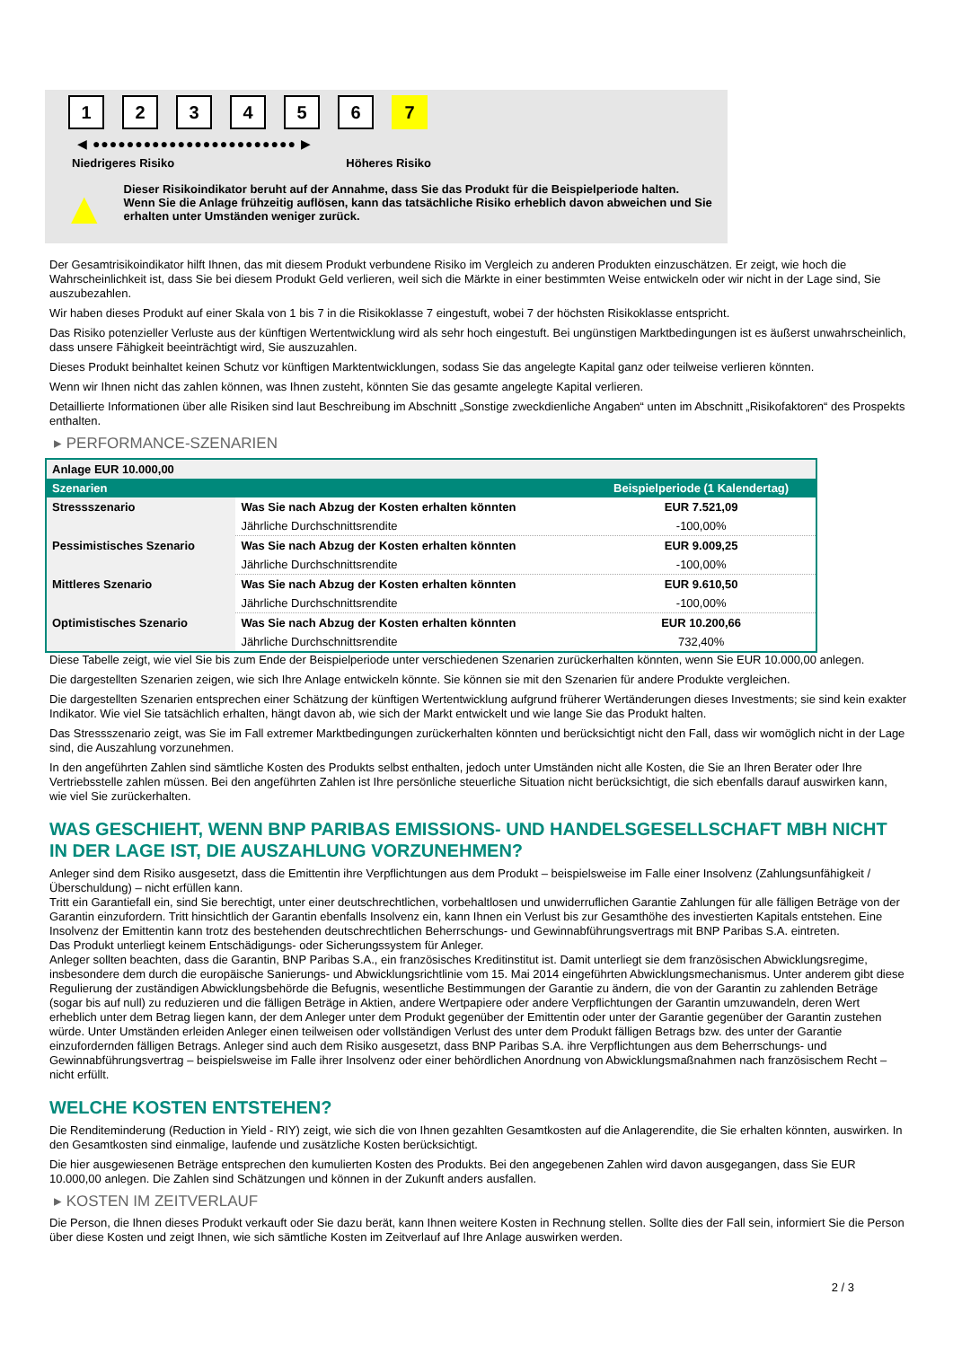1 2 3 4 5 6 7
◀ ●●●●●●●●●●●●●●●●●●●●●●●● ▶
Niedrigeres Risiko Höheres Risiko
▲
Dieser Risikoindikator beruht auf der Annahme, dass Sie das Produkt für die Beispielperiode halten.
Wenn Sie die Anlage frühzeitig auflösen, kann das tatsächliche Risiko erheblich davon abweichen und Sie erhalten unter Umständen weniger zurück.
Der Gesamtrisikoindikator hilft Ihnen, das mit diesem Produkt verbundene Risiko im Vergleich zu anderen Produkten einzuschätzen. Er zeigt, wie hoch die Wahrscheinlichkeit ist, dass Sie bei diesem Produkt Geld verlieren, weil sich die Märkte in einer bestimmten Weise entwickeln oder wir nicht in der Lage sind, Sie auszubezahlen.
Wir haben dieses Produkt auf einer Skala von 1 bis 7 in die Risikoklasse 7 eingestuft, wobei 7 der höchsten Risikoklasse entspricht.
Das Risiko potenzieller Verluste aus der künftigen Wertentwicklung wird als sehr hoch eingestuft. Bei ungünstigen Marktbedingungen ist es äußerst unwahrscheinlich, dass unsere Fähigkeit beeinträchtigt wird, Sie auszuzahlen.
Dieses Produkt beinhaltet keinen Schutz vor künftigen Marktentwicklungen, sodass Sie das angelegte Kapital ganz oder teilweise verlieren könnten.
Wenn wir Ihnen nicht das zahlen können, was Ihnen zusteht, könnten Sie das gesamte angelegte Kapital verlieren.
Detaillierte Informationen über alle Risiken sind laut Beschreibung im Abschnitt „Sonstige zweckdienliche Angaben“ unten im Abschnitt „Risikofaktoren“ des Prospekts enthalten.
▸ PERFORMANCE-SZENARIEN
| Anlage EUR 10.000,00 | | |
| --- | --- | --- |
| Szenarien | | Beispielperiode (1 Kalendertag) |
| Stressszenario | Was Sie nach Abzug der Kosten erhalten könnten | EUR 7.521,09 |
| | Jährliche Durchschnittsrendite | -100,00% |
| Pessimistisches Szenario | Was Sie nach Abzug der Kosten erhalten könnten | EUR 9.009,25 |
| | Jährliche Durchschnittsrendite | -100,00% |
| Mittleres Szenario | Was Sie nach Abzug der Kosten erhalten könnten | EUR 9.610,50 |
| | Jährliche Durchschnittsrendite | -100,00% |
| Optimistisches Szenario | Was Sie nach Abzug der Kosten erhalten könnten | EUR 10.200,66 |
| | Jährliche Durchschnittsrendite | 732,40% |
Diese Tabelle zeigt, wie viel Sie bis zum Ende der Beispielperiode unter verschiedenen Szenarien zurückerhalten könnten, wenn Sie EUR 10.000,00 anlegen.
Die dargestellten Szenarien zeigen, wie sich Ihre Anlage entwickeln könnte. Sie können sie mit den Szenarien für andere Produkte vergleichen.
Die dargestellten Szenarien entsprechen einer Schätzung der künftigen Wertentwicklung aufgrund früherer Wertänderungen dieses Investments; sie sind kein exakter Indikator. Wie viel Sie tatsächlich erhalten, hängt davon ab, wie sich der Markt entwickelt und wie lange Sie das Produkt halten.
Das Stressszenario zeigt, was Sie im Fall extremer Marktbedingungen zurückerhalten könnten und berücksichtigt nicht den Fall, dass wir womöglich nicht in der Lage sind, die Auszahlung vorzunehmen.
In den angeführten Zahlen sind sämtliche Kosten des Produkts selbst enthalten, jedoch unter Umständen nicht alle Kosten, die Sie an Ihren Berater oder Ihre Vertriebsstelle zahlen müssen. Bei den angeführten Zahlen ist Ihre persönliche steuerliche Situation nicht berücksichtigt, die sich ebenfalls darauf auswirken kann, wie viel Sie zurückerhalten.
WAS GESCHIEHT, WENN BNP PARIBAS EMISSIONS- UND HANDELSGESELLSCHAFT MBH NICHT IN DER LAGE IST, DIE AUSZAHLUNG VORZUNEHMEN?
Anleger sind dem Risiko ausgesetzt, dass die Emittentin ihre Verpflichtungen aus dem Produkt – beispielsweise im Falle einer Insolvenz (Zahlungsunfähigkeit / Überschuldung) – nicht erfüllen kann.
Tritt ein Garantiefall ein, sind Sie berechtigt, unter einer deutschrechtlichen, vorbehaltlosen und unwiderruflichen Garantie Zahlungen für alle fälligen Beträge von der Garantin einzufordern. Tritt hinsichtlich der Garantin ebenfalls Insolvenz ein, kann Ihnen ein Verlust bis zur Gesamthöhe des investierten Kapitals entstehen. Eine Insolvenz der Emittentin kann trotz des bestehenden deutschrechtlichen Beherrschungs- und Gewinnabführungsvertrags mit BNP Paribas S.A. eintreten.
Das Produkt unterliegt keinem Entschädigungs- oder Sicherungssystem für Anleger.
Anleger sollten beachten, dass die Garantin, BNP Paribas S.A., ein französisches Kreditinstitut ist. Damit unterliegt sie dem französischen Abwicklungsregime, insbesondere dem durch die europäische Sanierungs- und Abwicklungsrichtlinie vom 15. Mai 2014 eingeführten Abwicklungsmechanismus. Unter anderem gibt diese Regulierung der zuständigen Abwicklungsbehörde die Befugnis, wesentliche Bestimmungen der Garantie zu ändern, die von der Garantin zu zahlenden Beträge (sogar bis auf null) zu reduzieren und die fälligen Beträge in Aktien, andere Wertpapiere oder andere Verpflichtungen der Garantin umzuwandeln, deren Wert erheblich unter dem Betrag liegen kann, der dem Anleger unter dem Produkt gegenüber der Emittentin oder unter der Garantie gegenüber der Garantin zustehen würde. Unter Umständen erleiden Anleger einen teilweisen oder vollständigen Verlust des unter dem Produkt fälligen Betrags bzw. des unter der Garantie einzufordernden fälligen Betrags. Anleger sind auch dem Risiko ausgesetzt, dass BNP Paribas S.A. ihre Verpflichtungen aus dem Beherrschungs- und Gewinnabführungsvertrag – beispielsweise im Falle ihrer Insolvenz oder einer behördlichen Anordnung von Abwicklungsmaßnahmen nach französischem Recht – nicht erfüllt.
WELCHE KOSTEN ENTSTEHEN?
Die Renditeminderung (Reduction in Yield - RIY) zeigt, wie sich die von Ihnen gezahlten Gesamtkosten auf die Anlagerendite, die Sie erhalten könnten, auswirken. In den Gesamtkosten sind einmalige, laufende und zusätzliche Kosten berücksichtigt.
Die hier ausgewiesenen Beträge entsprechen den kumulierten Kosten des Produkts. Bei den angegebenen Zahlen wird davon ausgegangen, dass Sie EUR 10.000,00 anlegen. Die Zahlen sind Schätzungen und können in der Zukunft anders ausfallen.
▸ KOSTEN IM ZEITVERLAUF
Die Person, die Ihnen dieses Produkt verkauft oder Sie dazu berät, kann Ihnen weitere Kosten in Rechnung stellen. Sollte dies der Fall sein, informiert Sie die Person über diese Kosten und zeigt Ihnen, wie sich sämtliche Kosten im Zeitverlauf auf Ihre Anlage auswirken werden.
2 / 3